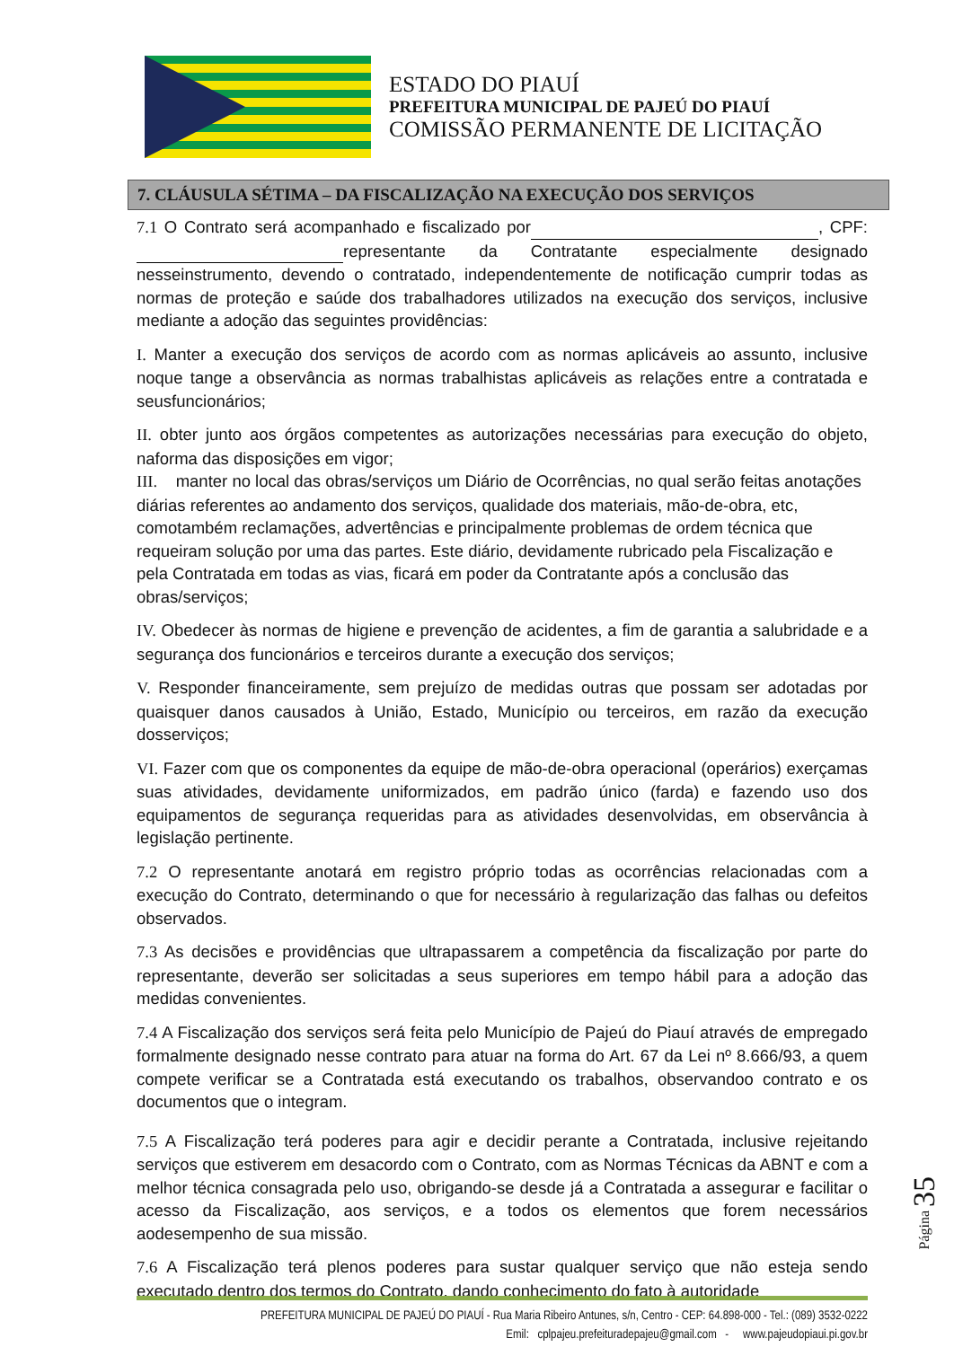ESTADO DO PIAUÍ
PREFEITURA MUNICIPAL DE PAJEÚ DO PIAUÍ
COMISSÃO PERMANENTE DE LICITAÇÃO
7. CLÁUSULA SÉTIMA – DA FISCALIZAÇÃO NA EXECUÇÃO DOS SERVIÇOS
7.1 O Contrato será acompanhado e fiscalizado por , CPF: representante da Contratante especialmente designado nesseinstrumento, devendo o contratado, independentemente de notificação cumprir todas as normas de proteção e saúde dos trabalhadores utilizados na execução dos serviços, inclusive mediante a adoção das seguintes providências:
I. Manter a execução dos serviços de acordo com as normas aplicáveis ao assunto, inclusive noque tange a observância as normas trabalhistas aplicáveis as relações entre a contratada e seusfuncionários;
II. obter junto aos órgãos competentes as autorizações necessárias para execução do objeto, naforma das disposições em vigor;
III. manter no local das obras/serviços um Diário de Ocorrências, no qual serão feitas anotações diárias referentes ao andamento dos serviços, qualidade dos materiais, mão-de-obra, etc, comotambém reclamações, advertências e principalmente problemas de ordem técnica que requeiram solução por uma das partes. Este diário, devidamente rubricado pela Fiscalização e pela Contratada em todas as vias, ficará em poder da Contratante após a conclusão das obras/serviços;
IV. Obedecer às normas de higiene e prevenção de acidentes, a fim de garantia a salubridade e a segurança dos funcionários e terceiros durante a execução dos serviços;
V. Responder financeiramente, sem prejuízo de medidas outras que possam ser adotadas por quaisquer danos causados à União, Estado, Município ou terceiros, em razão da execução dosserviços;
VI. Fazer com que os componentes da equipe de mão-de-obra operacional (operários) exerçamas suas atividades, devidamente uniformizados, em padrão único (farda) e fazendo uso dos equipamentos de segurança requeridas para as atividades desenvolvidas, em observância à legislação pertinente.
7.2 O representante anotará em registro próprio todas as ocorrências relacionadas com a execução do Contrato, determinando o que for necessário à regularização das falhas ou defeitos observados.
7.3 As decisões e providências que ultrapassarem a competência da fiscalização por parte do representante, deverão ser solicitadas a seus superiores em tempo hábil para a adoção das medidas convenientes.
7.4 A Fiscalização dos serviços será feita pelo Município de Pajeú do Piauí através de empregado formalmente designado nesse contrato para atuar na forma do Art. 67 da Lei nº 8.666/93, a quem compete verificar se a Contratada está executando os trabalhos, observandoo contrato e os documentos que o integram.
7.5 A Fiscalização terá poderes para agir e decidir perante a Contratada, inclusive rejeitando serviços que estiverem em desacordo com o Contrato, com as Normas Técnicas da ABNT e com a melhor técnica consagrada pelo uso, obrigando-se desde já a Contratada a assegurar e facilitar o acesso da Fiscalização, aos serviços, e a todos os elementos que forem necessários aodesempenho de sua missão.
7.6 A Fiscalização terá plenos poderes para sustar qualquer serviço que não esteja sendo executado dentro dos termos do Contrato, dando conhecimento do fato à autoridade
Página 35
PREFEITURA MUNICIPAL DE PAJEÚ DO PIAUÍ - Rua Maria Ribeiro Antunes, s/n, Centro - CEP: 64.898-000 - Tel.: (089) 3532-0222
Emil: cplpajeu.prefeituradepajeu@gmail.com - www.pajeudopiaui.pi.gov.br